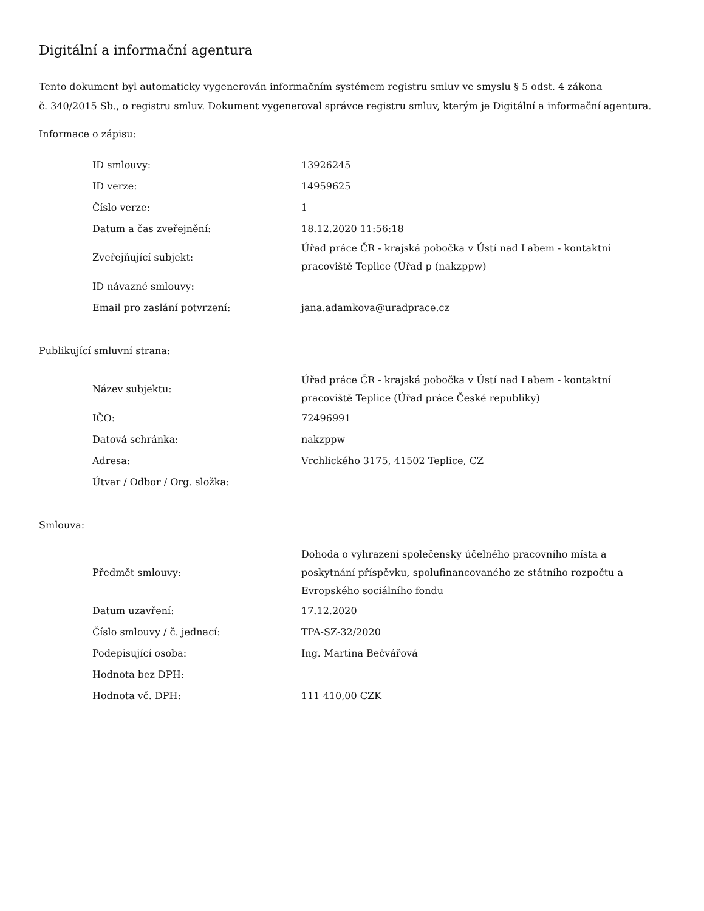Digitální a informační agentura
Tento dokument byl automaticky vygenerován informačním systémem registru smluv ve smyslu § 5 odst. 4 zákona
č. 340/2015 Sb., o registru smluv. Dokument vygeneroval správce registru smluv, kterým je Digitální a informační agentura.
Informace o zápisu:
| ID smlouvy: | 13926245 |
| ID verze: | 14959625 |
| Číslo verze: | 1 |
| Datum a čas zveřejnění: | 18.12.2020 11:56:18 |
| Zveřejňující subjekt: | Úřad práce ČR - krajská pobočka v Ústí nad Labem - kontaktní pracoviště Teplice (Úřad p (nakzppw) |
| ID návazné smlouvy: | |
| Email pro zaslání potvrzení: | jana.adamkova@uradprace.cz |
Publikující smluvní strana:
| Název subjektu: | Úřad práce ČR - krajská pobočka v Ústí nad Labem - kontaktní pracoviště Teplice (Úřad práce České republiky) |
| IČO: | 72496991 |
| Datová schránka: | nakzppw |
| Adresa: | Vrchlického 3175, 41502 Teplice, CZ |
| Útvar / Odbor / Org. složka: | |
Smlouva:
| Předmět smlouvy: | Dohoda o vyhrazení společensky účelného pracovního místa a poskytnání příspěvku, spolufinancovaného ze státního rozpočtu a Evropského sociálního fondu |
| Datum uzavření: | 17.12.2020 |
| Číslo smlouvy / č. jednací: | TPA-SZ-32/2020 |
| Podepisující osoba: | Ing. Martina Bečvářová |
| Hodnota bez DPH: | |
| Hodnota vč. DPH: | 111 410,00 CZK |